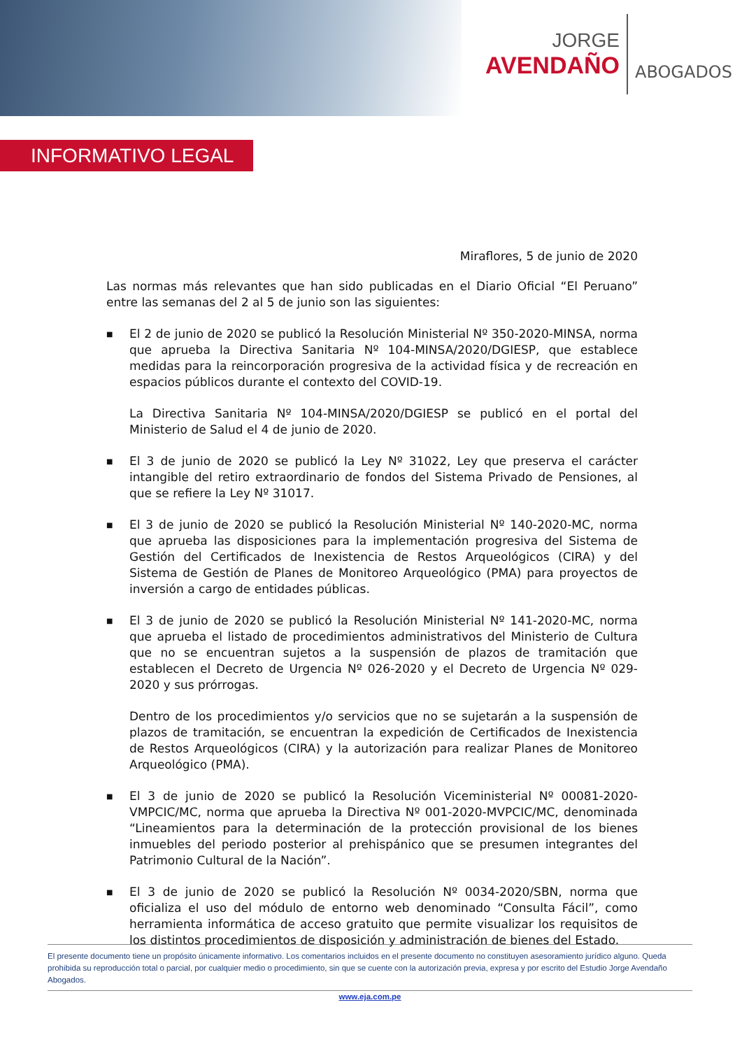JORGE
AVENDAÑO
ABOGADOS
INFORMATIVO LEGAL
Miraflores, 5 de junio de 2020
Las normas más relevantes que han sido publicadas en el Diario Oficial “El Peruano” entre las semanas del 2 al 5 de junio son las siguientes:
■
El 2 de junio de 2020 se publicó la Resolución Ministerial Nº 350-2020-MINSA, norma que aprueba la Directiva Sanitaria Nº 104-MINSA/2020/DGIESP, que establece medidas para la reincorporación progresiva de la actividad física y de recreación en espacios públicos durante el contexto del COVID-19.
La Directiva Sanitaria Nº 104-MINSA/2020/DGIESP se publicó en el portal del Ministerio de Salud el 4 de junio de 2020.
■
El 3 de junio de 2020 se publicó la Ley Nº 31022, Ley que preserva el carácter intangible del retiro extraordinario de fondos del Sistema Privado de Pensiones, al que se refiere la Ley Nº 31017.
■
El 3 de junio de 2020 se publicó la Resolución Ministerial Nº 140-2020-MC, norma que aprueba las disposiciones para la implementación progresiva del Sistema de Gestión del Certificados de Inexistencia de Restos Arqueológicos (CIRA) y del Sistema de Gestión de Planes de Monitoreo Arqueológico (PMA) para proyectos de inversión a cargo de entidades públicas.
■
El 3 de junio de 2020 se publicó la Resolución Ministerial Nº 141-2020-MC, norma que aprueba el listado de procedimientos administrativos del Ministerio de Cultura que no se encuentran sujetos a la suspensión de plazos de tramitación que establecen el Decreto de Urgencia Nº 026-2020 y el Decreto de Urgencia Nº 029-2020 y sus prórrogas.
Dentro de los procedimientos y/o servicios que no se sujetarán a la suspensión de plazos de tramitación, se encuentran la expedición de Certificados de Inexistencia de Restos Arqueológicos (CIRA) y la autorización para realizar Planes de Monitoreo Arqueológico (PMA).
■
El 3 de junio de 2020 se publicó la Resolución Viceministerial Nº 00081-2020-VMPCIC/MC, norma que aprueba la Directiva Nº 001-2020-MVPCIC/MC, denominada “Lineamientos para la determinación de la protección provisional de los bienes inmuebles del periodo posterior al prehispánico que se presumen integrantes del Patrimonio Cultural de la Nación”.
■
El 3 de junio de 2020 se publicó la Resolución Nº 0034-2020/SBN, norma que oficializa el uso del módulo de entorno web denominado “Consulta Fácil”, como herramienta informática de acceso gratuito que permite visualizar los requisitos de los distintos procedimientos de disposición y administración de bienes del Estado.
El presente documento tiene un propósito únicamente informativo. Los comentarios incluidos en el presente documento no constituyen asesoramiento jurídico alguno. Queda prohibida su reproducción total o parcial, por cualquier medio o procedimiento, sin que se cuente con la autorización previa, expresa y por escrito del Estudio Jorge Avendaño Abogados.
www.eja.com.pe